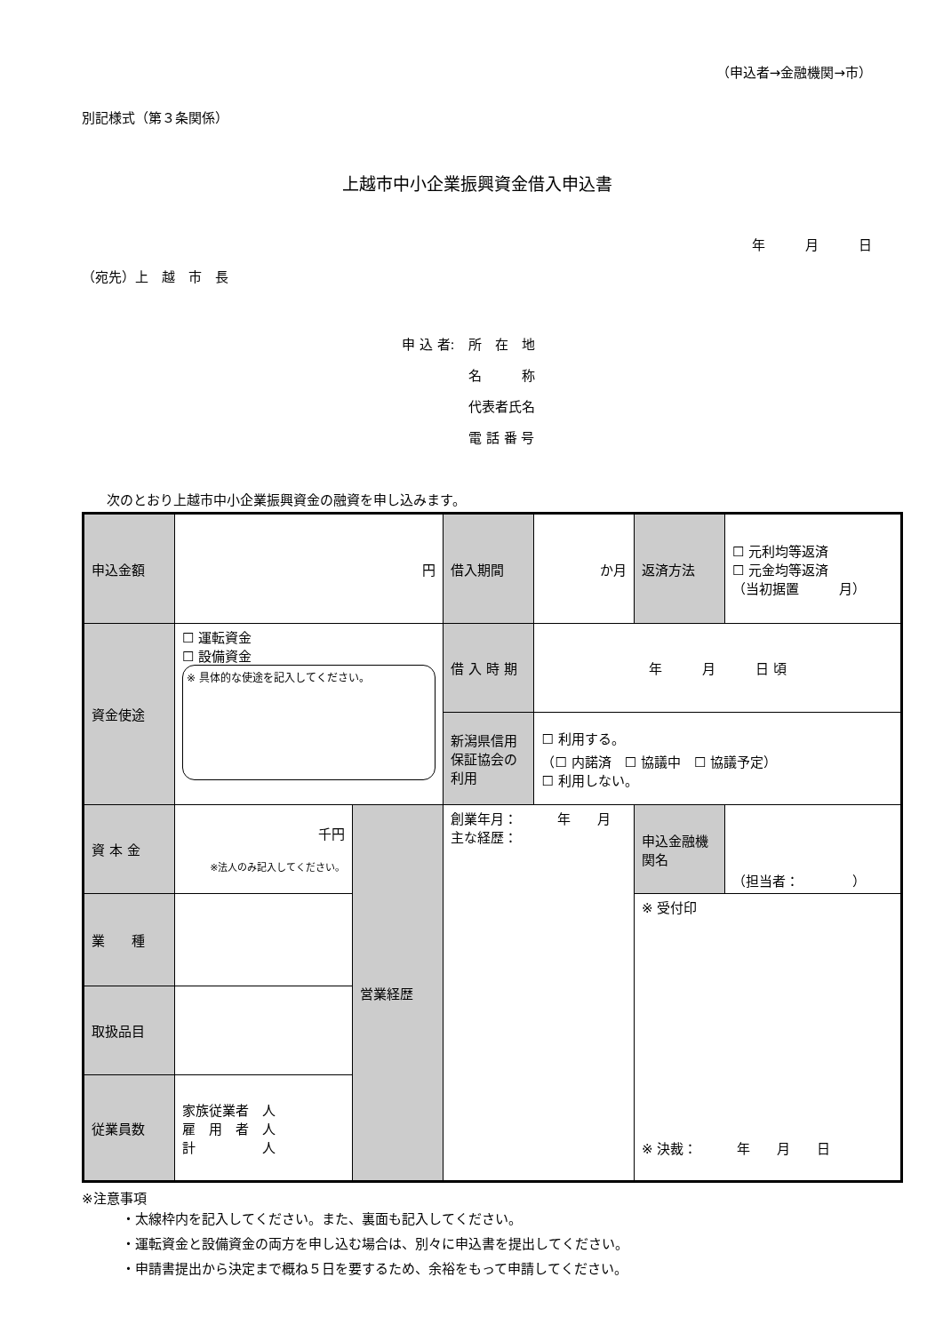（申込者→金融機関→市）
別記様式（第３条関係）
上越市中小企業振興資金借入申込書
年　　　月　　　日
（宛先）上　越　市　長
申 込 者:　所　在　地
　　　　　名　　　称
　　　　　代表者氏名
　　　　　電 話 番 号
次のとおり上越市中小企業振興資金の融資を申し込みます。
| 申込金額 | 円 | | 借入期間 | か月 | 返済方法 | ☐ 元利均等返済 ☐ 元金均等返済 （当初据置 月） |
| 資金使途 | ☐ 運転資金 ☐ 設備資金 ※ 具体的な使途を記入してください。 | | 借 入 時 期 | 年 月 日 頃 | | |
| | | | 新潟県信用保証協会の利用 | ☐ 利用する。 （☐ 内諾済 ☐ 協議中 ☐ 協議予定） ☐ 利用しない。 | | |
| 資 本 金 | 千円 ※法人のみ記入してください。 | 営業経歴 | 創業年月： 年 月 主な経歴： | | 申込金融機関名 | （担当者： ） |
| 業 種 | | | | | ※ 受付印 ※ 決裁： 年 月 日 | |
| 取扱品目 | | | | | | |
| 従業員数 | 家族従業者 人 雇 用 者 人 計 人 | | | | | |
※注意事項
・太線枠内を記入してください。また、裏面も記入してください。
・運転資金と設備資金の両方を申し込む場合は、別々に申込書を提出してください。
・申請書提出から決定まで概ね５日を要するため、余裕をもって申請してください。